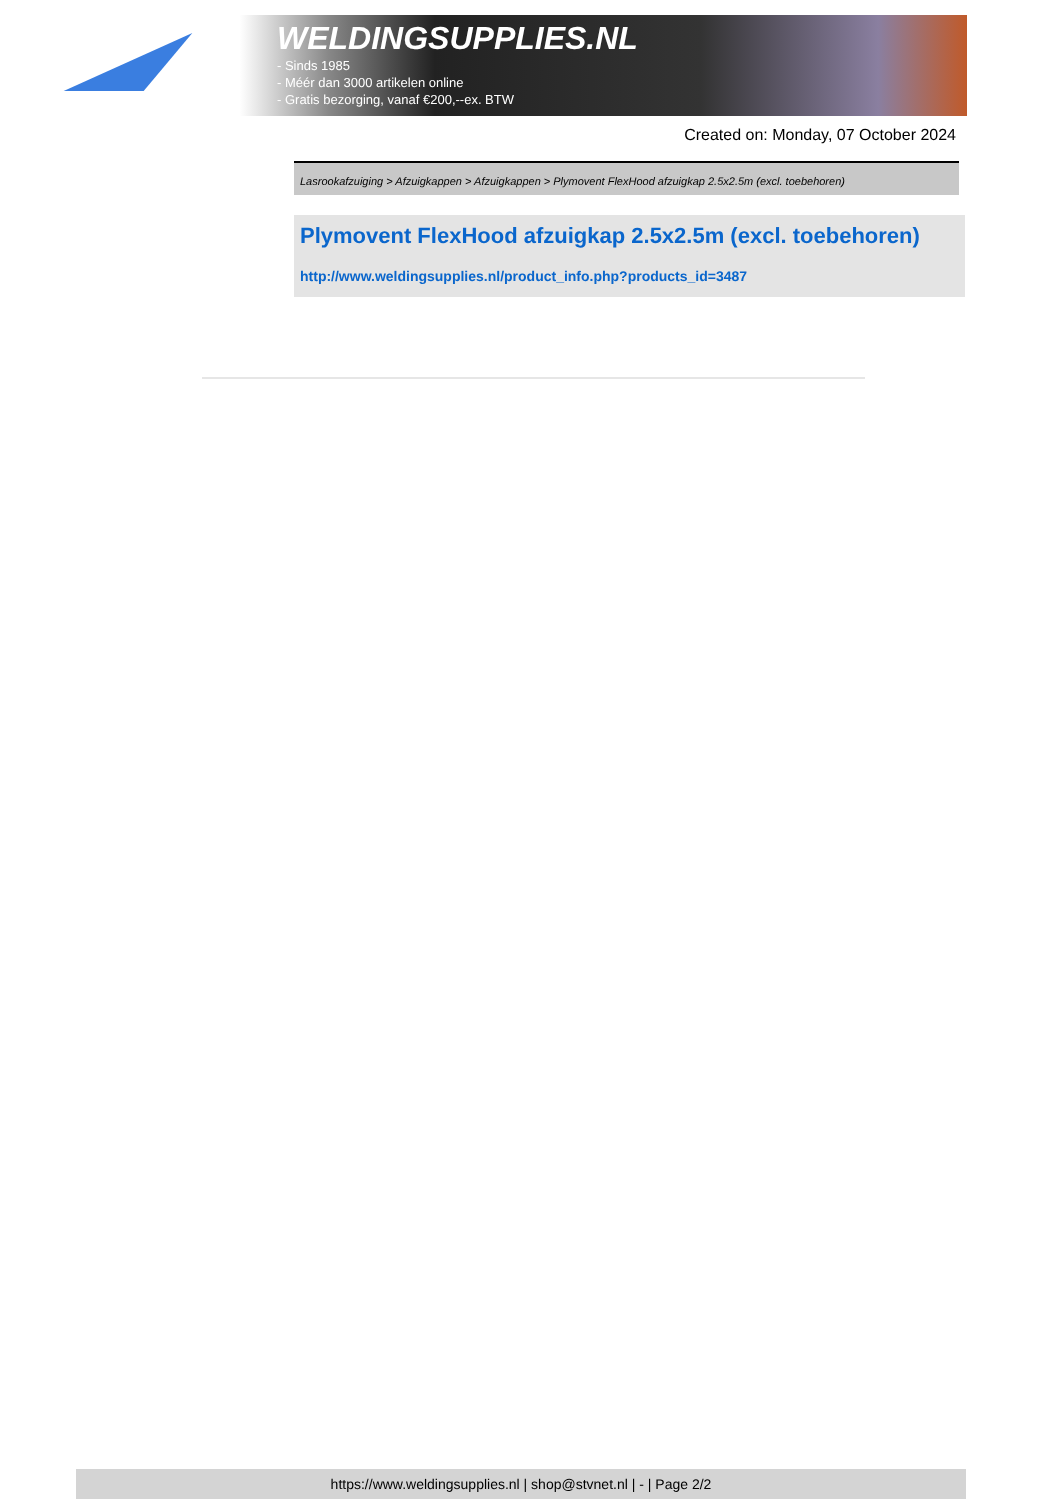WELDINGSUPPLIES.NL
- Sinds 1985
- Méér dan 3000 artikelen online
- Gratis bezorging, vanaf €200,--ex. BTW
Created on: Monday, 07 October 2024
Lasrookafzuiging > Afzuigkappen > Afzuigkappen > Plymovent FlexHood afzuigkap 2.5x2.5m (excl. toebehoren)
Plymovent FlexHood afzuigkap 2.5x2.5m (excl. toebehoren)
http://www.weldingsupplies.nl/product_info.php?products_id=3487
https://www.weldingsupplies.nl | shop@stvnet.nl | - | Page 2/2